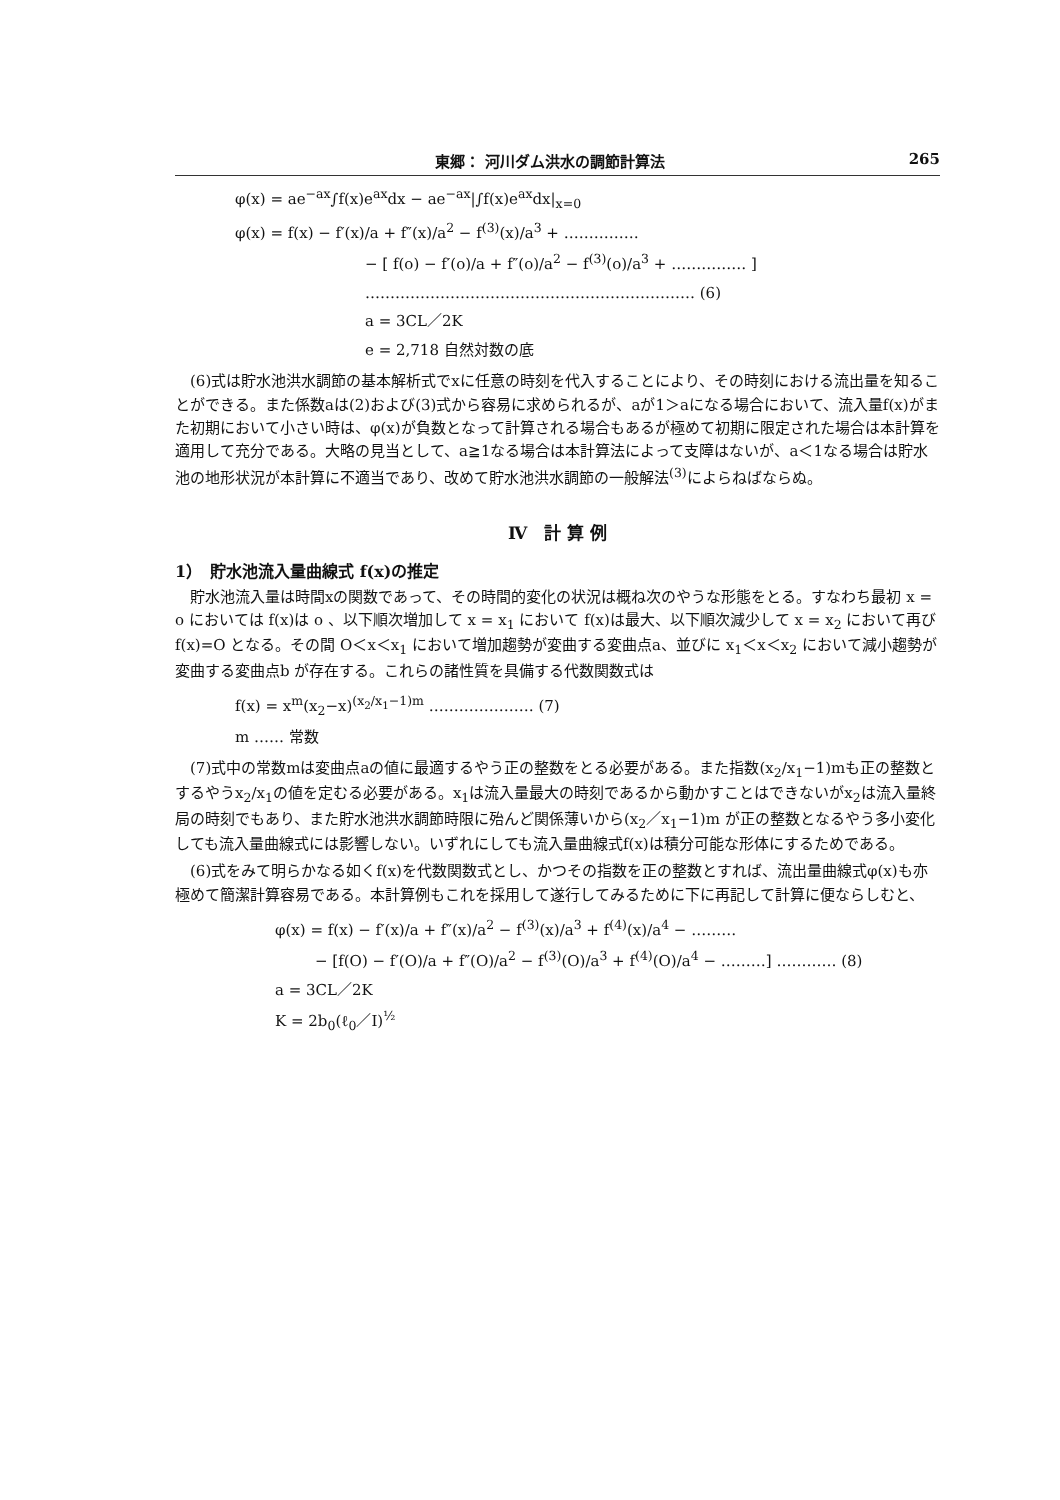東郷： 河川ダム洪水の調節計算法 265
φ(x) = ae<sup>−ax</sup>∫f(x)e<sup>ax</sup>dx − ae<sup>−ax</sup>|∫f(x)e<sup>ax</sup>dx|<sub>x=0</sub>
φ(x) = f(x) − f′(x)/a + f″(x)/a<sup>2</sup> − f<sup>(3)</sup>(x)/a<sup>3</sup> + ……………
− [ f(o) − f′(o)/a + f″(o)/a<sup>2</sup> − f<sup>(3)</sup>(o)/a<sup>3</sup> + …………… ]
………………………………………………………… (6)
a = 3CL／2K
e = 2,718 自然対数の底
(6)式は貯水池洪水調節の基本解析式でxに任意の時刻を代入することにより、その時刻における流出量を知ることができる。また係数aは(2)および(3)式から容易に求められるが、aが1＞aになる場合において、流入量f(x)がまた初期において小さい時は、φ(x)が負数となって計算される場合もあるが極めて初期に限定された場合は本計算を適用して充分である。大略の見当として、a≧1なる場合は本計算法によって支障はないが、a＜1なる場合は貯水池の地形状況が本計算に不適当であり、改めて貯水池洪水調節の一般解法<sup>(3)</sup>によらねばならぬ。
Ⅳ　計 算 例
1）　貯水池流入量曲線式 f(x)の推定
貯水池流入量は時間xの関数であって、その時間的変化の状況は概ね次のやうな形態をとる。すなわち最初 x = o においては f(x)は o 、以下順次増加して x = x<sub>1</sub> において f(x)は最大、以下順次減少して x = x<sub>2</sub> において再び f(x)=O となる。その間 O＜x＜x<sub>1</sub> において増加趨勢が変曲する変曲点a、並びに x<sub>1</sub>＜x＜x<sub>2</sub> において減小趨勢が変曲する変曲点b が存在する。これらの諸性質を具備する代数関数式は
f(x) = x<sup>m</sup>(x<sub>2</sub>−x)<sup>(x<sub>2</sub>/x<sub>1</sub>−1)m</sup> ………………… (7)
m …… 常数
(7)式中の常数mは変曲点aの値に最適するやう正の整数をとる必要がある。また指数(x<sub>2</sub>/x<sub>1</sub>−1)mも正の整数とするやうx<sub>2</sub>/x<sub>1</sub>の値を定むる必要がある。x<sub>1</sub>は流入量最大の時刻であるから動かすことはできないがx<sub>2</sub>は流入量終局の時刻でもあり、また貯水池洪水調節時限に殆んど関係薄いから(x<sub>2</sub>／x<sub>1</sub>−1)m が正の整数となるやう多小変化しても流入量曲線式には影響しない。いずれにしても流入量曲線式f(x)は積分可能な形体にするためである。
(6)式をみて明らかなる如くf(x)を代数関数式とし、かつその指数を正の整数とすれば、流出量曲線式φ(x)も亦極めて簡潔計算容易である。本計算例もこれを採用して遂行してみるために下に再記して計算に便ならしむと、
φ(x) = f(x) − f′(x)/a + f″(x)/a<sup>2</sup> − f<sup>(3)</sup>(x)/a<sup>3</sup> + f<sup>(4)</sup>(x)/a<sup>4</sup> − ………
− [f(O) − f′(O)/a + f″(O)/a<sup>2</sup> − f<sup>(3)</sup>(O)/a<sup>3</sup> + f<sup>(4)</sup>(O)/a<sup>4</sup> − ………] ………… (8)
a = 3CL／2K
K = 2b<sub>0</sub>(ℓ<sub>0</sub>／I)<sup>½</sup>